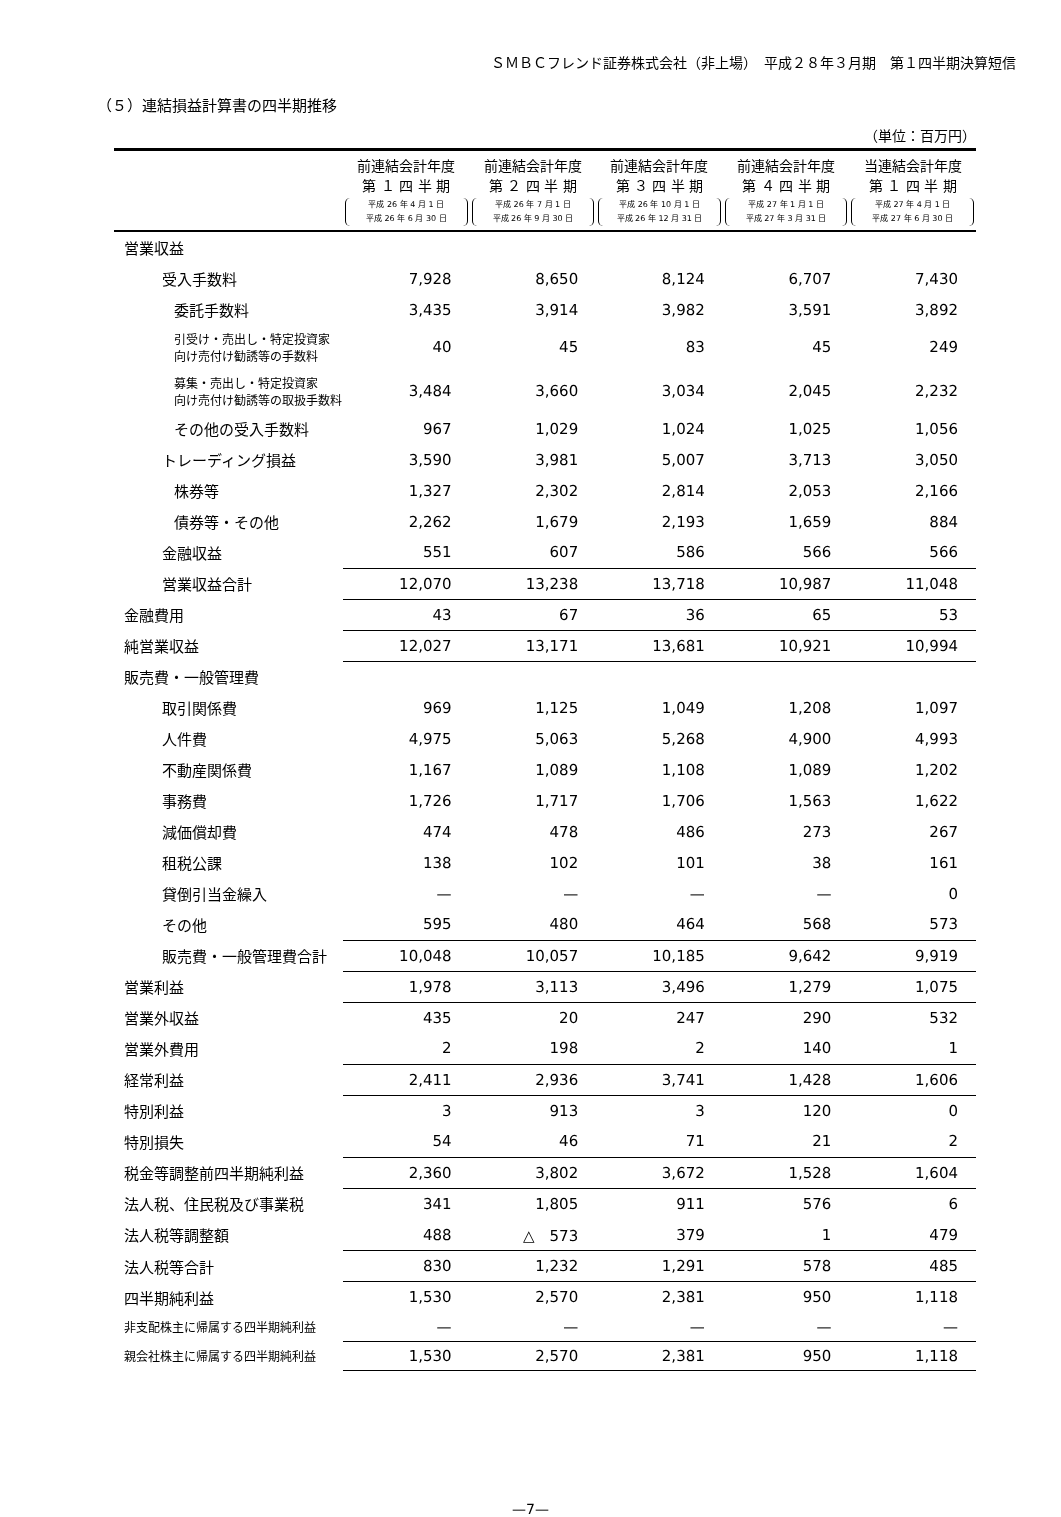ＳＭＢＣフレンド証券株式会社（非上場）　平成２８年３月期　第１四半期決算短信
（５）連結損益計算書の四半期推移
（単位：百万円）
| | 前連結会計年度 第 １ 四 半 期 平成 26 年 4 月 1 日 平成 26 年 6 月 30 日 | 前連結会計年度 第 ２ 四 半 期 平成 26 年 7 月 1 日 平成 26 年 9 月 30 日 | 前連結会計年度 第 ３ 四 半 期 平成 26 年 10 月 1 日 平成 26 年 12 月 31 日 | 前連結会計年度 第 ４ 四 半 期 平成 27 年 1 月 1 日 平成 27 年 3 月 31 日 | 当連結会計年度 第 １ 四 半 期 平成 27 年 4 月 1 日 平成 27 年 6 月 30 日 |
| --- | --- | --- | --- | --- | --- |
| 営業収益 | | | | | |
| 受入手数料 | 7,928 | 8,650 | 8,124 | 6,707 | 7,430 |
| 委託手数料 | 3,435 | 3,914 | 3,982 | 3,591 | 3,892 |
| 引受け・売出し・特定投資家 向け売付け勧誘等の手数料 | 40 | 45 | 83 | 45 | 249 |
| 募集・売出し・特定投資家 向け売付け勧誘等の取扱手数料 | 3,484 | 3,660 | 3,034 | 2,045 | 2,232 |
| その他の受入手数料 | 967 | 1,029 | 1,024 | 1,025 | 1,056 |
| トレーディング損益 | 3,590 | 3,981 | 5,007 | 3,713 | 3,050 |
| 株券等 | 1,327 | 2,302 | 2,814 | 2,053 | 2,166 |
| 債券等・その他 | 2,262 | 1,679 | 2,193 | 1,659 | 884 |
| 金融収益 | 551 | 607 | 586 | 566 | 566 |
| 営業収益合計 | 12,070 | 13,238 | 13,718 | 10,987 | 11,048 |
| 金融費用 | 43 | 67 | 36 | 65 | 53 |
| 純営業収益 | 12,027 | 13,171 | 13,681 | 10,921 | 10,994 |
| 販売費・一般管理費 | | | | | |
| 取引関係費 | 969 | 1,125 | 1,049 | 1,208 | 1,097 |
| 人件費 | 4,975 | 5,063 | 5,268 | 4,900 | 4,993 |
| 不動産関係費 | 1,167 | 1,089 | 1,108 | 1,089 | 1,202 |
| 事務費 | 1,726 | 1,717 | 1,706 | 1,563 | 1,622 |
| 減価償却費 | 474 | 478 | 486 | 273 | 267 |
| 租税公課 | 138 | 102 | 101 | 38 | 161 |
| 貸倒引当金繰入 | — | — | — | — | 0 |
| その他 | 595 | 480 | 464 | 568 | 573 |
| 販売費・一般管理費合計 | 10,048 | 10,057 | 10,185 | 9,642 | 9,919 |
| 営業利益 | 1,978 | 3,113 | 3,496 | 1,279 | 1,075 |
| 営業外収益 | 435 | 20 | 247 | 290 | 532 |
| 営業外費用 | 2 | 198 | 2 | 140 | 1 |
| 経常利益 | 2,411 | 2,936 | 3,741 | 1,428 | 1,606 |
| 特別利益 | 3 | 913 | 3 | 120 | 0 |
| 特別損失 | 54 | 46 | 71 | 21 | 2 |
| 税金等調整前四半期純利益 | 2,360 | 3,802 | 3,672 | 1,528 | 1,604 |
| 法人税、住民税及び事業税 | 341 | 1,805 | 911 | 576 | 6 |
| 法人税等調整額 | 488 | △ 573 | 379 | 1 | 479 |
| 法人税等合計 | 830 | 1,232 | 1,291 | 578 | 485 |
| 四半期純利益 | 1,530 | 2,570 | 2,381 | 950 | 1,118 |
| 非支配株主に帰属する四半期純利益 | — | — | — | — | — |
| 親会社株主に帰属する四半期純利益 | 1,530 | 2,570 | 2,381 | 950 | 1,118 |
—7—